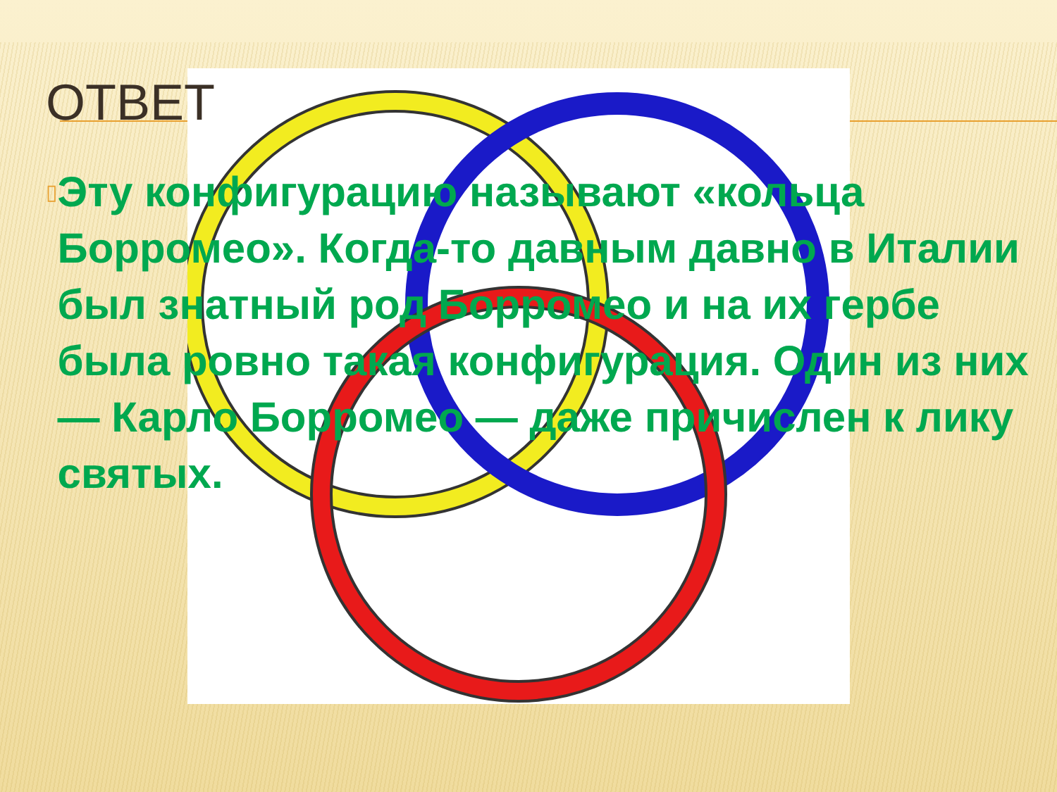ОТВЕТ
▯
Эту конфигурацию называют «кольца Борромео». Когда-то давным давно в Италии был знатный род Борромео и на их гербе была ровно такая конфигурация. Один из них — Карло Борромео — даже причислен к лику святых.